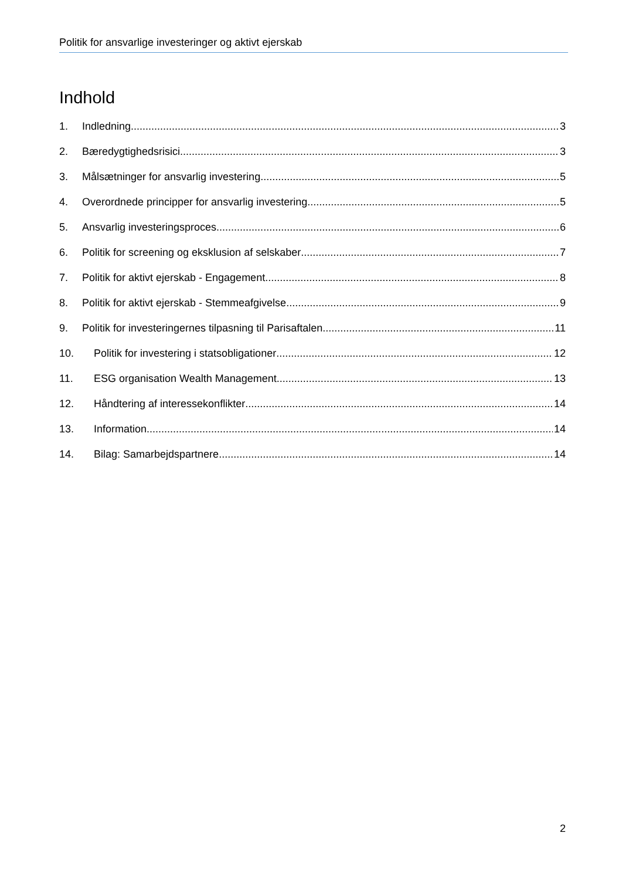Politik for ansvarlige investeringer og aktivt ejerskab
Indhold
1. Indledning 3
2. Bæredygtighedsrisici 3
3. Målsætninger for ansvarlig investering 5
4. Overordnede principper for ansvarlig investering 5
5. Ansvarlig investeringsproces 6
6. Politik for screening og eksklusion af selskaber 7
7. Politik for aktivt ejerskab - Engagement 8
8. Politik for aktivt ejerskab - Stemmeafgivelse 9
9. Politik for investeringernes tilpasning til Parisaftalen 11
10. Politik for investering i statsobligationer 12
11. ESG organisation Wealth Management 13
12. Håndtering af interessekonflikter 14
13. Information 14
14. Bilag: Samarbejdspartnere 14
2